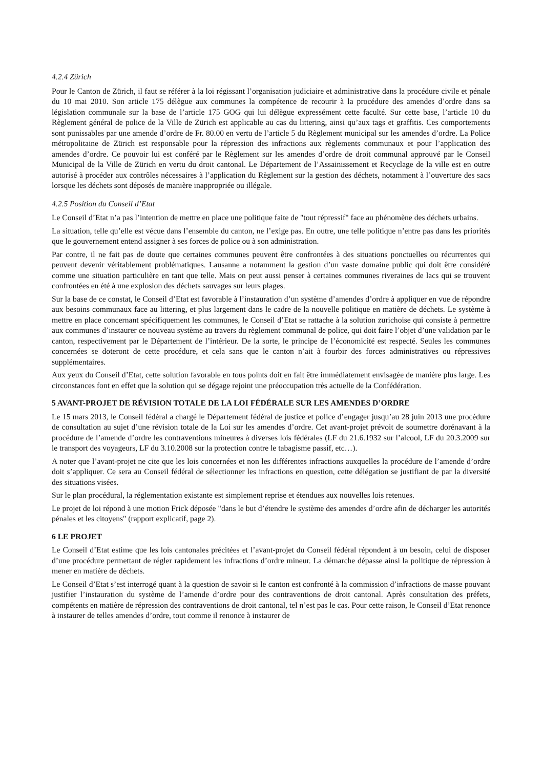4.2.4 Zürich
Pour le Canton de Zürich, il faut se référer à la loi régissant l’organisation judiciaire et administrative dans la procédure civile et pénale du 10 mai 2010. Son article 175 délègue aux communes la compétence de recourir à la procédure des amendes d’ordre dans sa législation communale sur la base de l’article 175 GOG qui lui délègue expressément cette faculté. Sur cette base, l’article 10 du Règlement général de police de la Ville de Zürich est applicable au cas du littering, ainsi qu’aux tags et graffitis. Ces comportements sont punissables par une amende d’ordre de Fr. 80.00 en vertu de l’article 5 du Règlement municipal sur les amendes d’ordre. La Police métropolitaine de Zürich est responsable pour la répression des infractions aux règlements communaux et pour l’application des amendes d’ordre. Ce pouvoir lui est conféré par le Règlement sur les amendes d’ordre de droit communal approuvé par le Conseil Municipal de la Ville de Zürich en vertu du droit cantonal. Le Département de l’Assainissement et Recyclage de la ville est en outre autorisé à procéder aux contrôles nécessaires à l’application du Règlement sur la gestion des déchets, notamment à l’ouverture des sacs lorsque les déchets sont déposés de manière inappropriée ou illégale.
4.2.5 Position du Conseil d’Etat
Le Conseil d’Etat n’a pas l’intention de mettre en place une politique faite de "tout répressif" face au phénomène des déchets urbains.
La situation, telle qu’elle est vécue dans l’ensemble du canton, ne l’exige pas. En outre, une telle politique n’entre pas dans les priorités que le gouvernement entend assigner à ses forces de police ou à son administration.
Par contre, il ne fait pas de doute que certaines communes peuvent être confrontées à des situations ponctuelles ou récurrentes qui peuvent devenir véritablement problématiques. Lausanne a notamment la gestion d’un vaste domaine public qui doit être considéré comme une situation particulière en tant que telle. Mais on peut aussi penser à certaines communes riveraines de lacs qui se trouvent confrontées en été à une explosion des déchets sauvages sur leurs plages.
Sur la base de ce constat, le Conseil d’Etat est favorable à l’instauration d’un système d’amendes d’ordre à appliquer en vue de répondre aux besoins communaux face au littering, et plus largement dans le cadre de la nouvelle politique en matière de déchets. Le système à mettre en place concernant spécifiquement les communes, le Conseil d’Etat se rattache à la solution zurichoise qui consiste à permettre aux communes d’instaurer ce nouveau système au travers du règlement communal de police, qui doit faire l’objet d’une validation par le canton, respectivement par le Département de l’intérieur. De la sorte, le principe de l’économicité est respecté. Seules les communes concernées se doteront de cette procédure, et cela sans que le canton n’ait à fourbir des forces administratives ou répressives supplémentaires.
Aux yeux du Conseil d’Etat, cette solution favorable en tous points doit en fait être immédiatement envisagée de manière plus large. Les circonstances font en effet que la solution qui se dégage rejoint une préoccupation très actuelle de la Confédération.
5 AVANT-PROJET DE RÉVISION TOTALE DE LA LOI FÉDÉRALE SUR LES AMENDES D’ORDRE
Le 15 mars 2013, le Conseil fédéral a chargé le Département fédéral de justice et police d’engager jusqu’au 28 juin 2013 une procédure de consultation au sujet d’une révision totale de la Loi sur les amendes d’ordre. Cet avant-projet prévoit de soumettre dorénavant à la procédure de l’amende d’ordre les contraventions mineures à diverses lois fédérales (LF du 21.6.1932 sur l’alcool, LF du 20.3.2009 sur le transport des voyageurs, LF du 3.10.2008 sur la protection contre le tabagisme passif, etc…).
A noter que l’avant-projet ne cite que les lois concernées et non les différentes infractions auxquelles la procédure de l’amende d’ordre doit s’appliquer. Ce sera au Conseil fédéral de sélectionner les infractions en question, cette délégation se justifiant de par la diversité des situations visées.
Sur le plan procédural, la réglementation existante est simplement reprise et étendues aux nouvelles lois retenues.
Le projet de loi répond à une motion Frick déposée "dans le but d’étendre le système des amendes d’ordre afin de décharger les autorités pénales et les citoyens" (rapport explicatif, page 2).
6 LE PROJET
Le Conseil d’Etat estime que les lois cantonales précitées et l’avant-projet du Conseil fédéral répondent à un besoin, celui de disposer d’une procédure permettant de régler rapidement les infractions d’ordre mineur. La démarche dépasse ainsi la politique de répression à mener en matière de déchets.
Le Conseil d’Etat s’est interrogé quant à la question de savoir si le canton est confronté à la commission d’infractions de masse pouvant justifier l’instauration du système de l’amende d’ordre pour des contraventions de droit cantonal. Après consultation des préfets, compétents en matière de répression des contraventions de droit cantonal, tel n’est pas le cas. Pour cette raison, le Conseil d’Etat renonce à instaurer de telles amendes d’ordre, tout comme il renonce à instaurer de